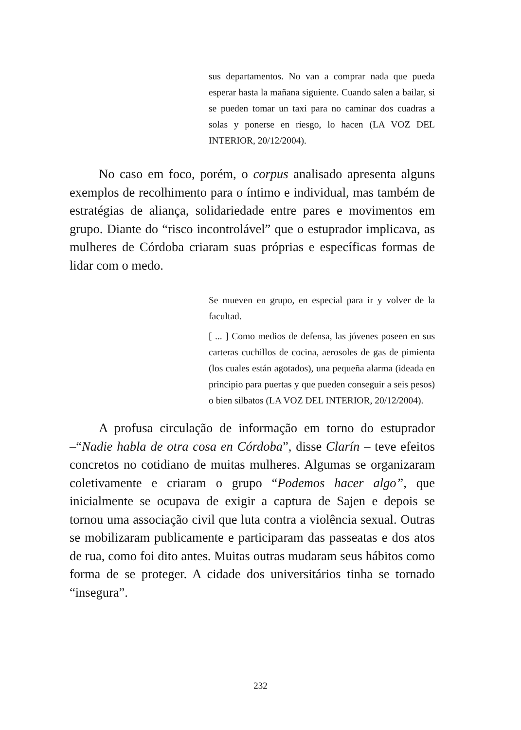sus departamentos. No van a comprar nada que pueda esperar hasta la mañana siguiente. Cuando salen a bailar, si se pueden tomar un taxi para no caminar dos cuadras a solas y ponerse en riesgo, lo hacen (LA VOZ DEL INTERIOR, 20/12/2004).
No caso em foco, porém, o corpus analisado apresenta alguns exemplos de recolhimento para o íntimo e individual, mas também de estratégias de aliança, solidariedade entre pares e movimentos em grupo. Diante do “risco incontrolável” que o estuprador implicava, as mulheres de Córdoba criaram suas próprias e específicas formas de lidar com o medo.
Se mueven en grupo, en especial para ir y volver de la facultad.
[ ... ] Como medios de defensa, las jóvenes poseen en sus carteras cuchillos de cocina, aerosoles de gas de pimienta (los cuales están agotados), una pequeña alarma (ideada en principio para puertas y que pueden conseguir a seis pesos) o bien silbatos (LA VOZ DEL INTERIOR, 20/12/2004).
A profusa circulação de informação em torno do estuprador –“Nadie habla de otra cosa en Córdoba”, disse Clarín – teve efeitos concretos no cotidiano de muitas mulheres. Algumas se organizaram coletivamente e criaram o grupo “Podemos hacer algo”, que inicialmente se ocupava de exigir a captura de Sajen e depois se tornou uma associação civil que luta contra a violência sexual. Outras se mobilizaram publicamente e participaram das passeatas e dos atos de rua, como foi dito antes. Muitas outras mudaram seus hábitos como forma de se proteger. A cidade dos universitários tinha se tornado “insegura”.
232